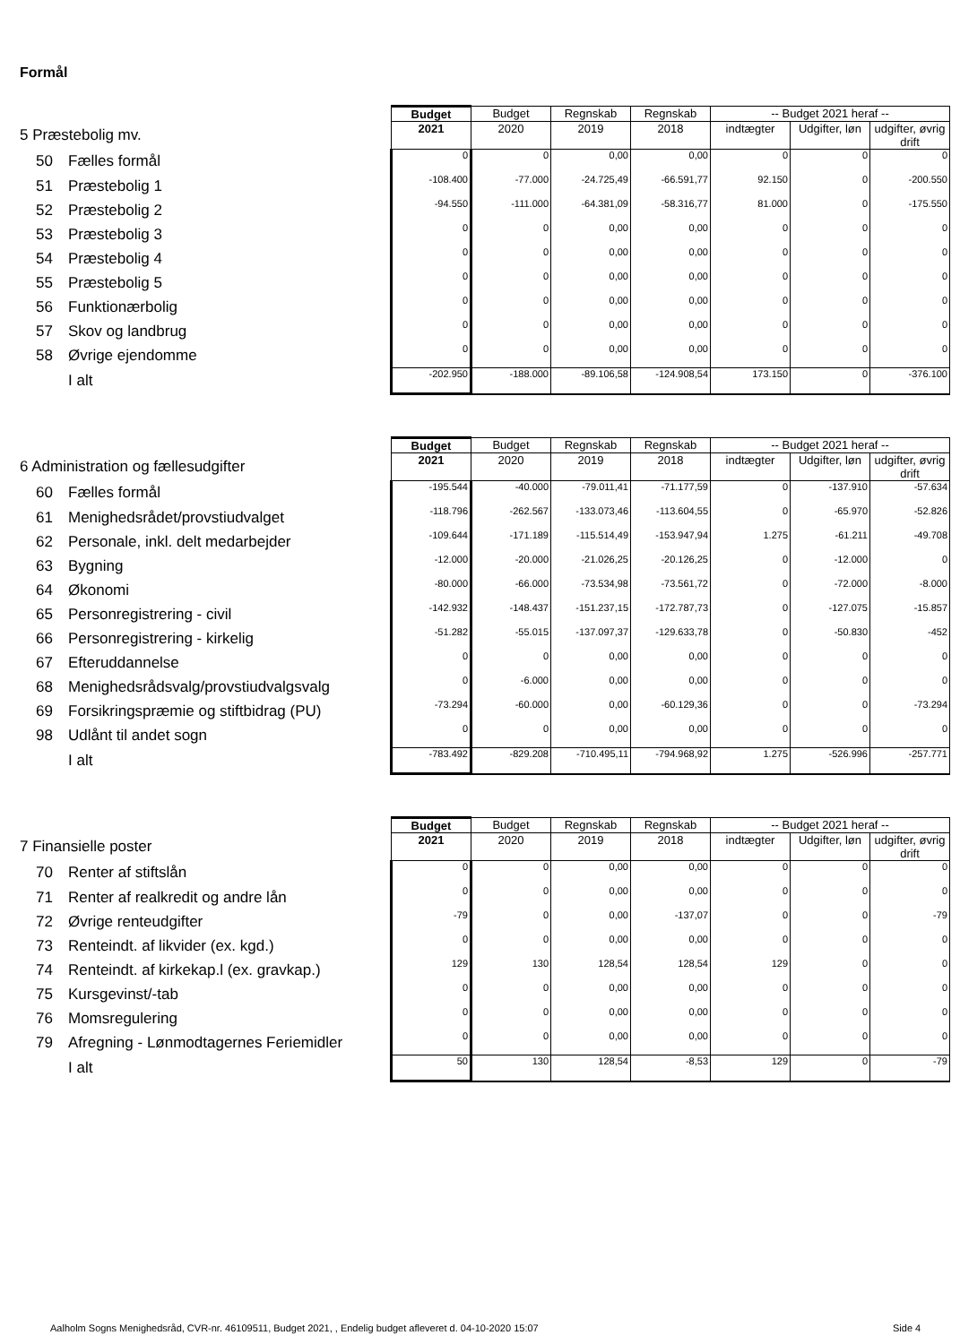Formål
| | Budget | Budget | Regnskab | Regnskab | -- Budget 2021 heraf -- | | |
| 5 Præstebolig mv. | 2021 | 2020 | 2019 | 2018 | indtægter | Udgifter, løn | udgifter, øvrig drift |
| 50 Fælles formål | 0 | 0 | 0,00 | 0,00 | 0 | 0 | 0 |
| 51 Præstebolig 1 | -108.400 | -77.000 | -24.725,49 | -66.591,77 | 92.150 | 0 | -200.550 |
| 52 Præstebolig 2 | -94.550 | -111.000 | -64.381,09 | -58.316,77 | 81.000 | 0 | -175.550 |
| 53 Præstebolig 3 | 0 | 0 | 0,00 | 0,00 | 0 | 0 | 0 |
| 54 Præstebolig 4 | 0 | 0 | 0,00 | 0,00 | 0 | 0 | 0 |
| 55 Præstebolig 5 | 0 | 0 | 0,00 | 0,00 | 0 | 0 | 0 |
| 56 Funktionærbolig | 0 | 0 | 0,00 | 0,00 | 0 | 0 | 0 |
| 57 Skov og landbrug | 0 | 0 | 0,00 | 0,00 | 0 | 0 | 0 |
| 58 Øvrige ejendomme | 0 | 0 | 0,00 | 0,00 | 0 | 0 | 0 |
| I alt | -202.950 | -188.000 | -89.106,58 | -124.908,54 | 173.150 | 0 | -376.100 |
| | Budget | Budget | Regnskab | Regnskab | -- Budget 2021 heraf -- | | |
| 6 Administration og fællesudgifter | 2021 | 2020 | 2019 | 2018 | indtægter | Udgifter, løn | udgifter, øvrig drift |
| 60 Fælles formål | -195.544 | -40.000 | -79.011,41 | -71.177,59 | 0 | -137.910 | -57.634 |
| 61 Menighedsrådet/provstiudvalget | -118.796 | -262.567 | -133.073,46 | -113.604,55 | 0 | -65.970 | -52.826 |
| 62 Personale, inkl. delt medarbejder | -109.644 | -171.189 | -115.514,49 | -153.947,94 | 1.275 | -61.211 | -49.708 |
| 63 Bygning | -12.000 | -20.000 | -21.026,25 | -20.126,25 | 0 | -12.000 | 0 |
| 64 Økonomi | -80.000 | -66.000 | -73.534,98 | -73.561,72 | 0 | -72.000 | -8.000 |
| 65 Personregistrering - civil | -142.932 | -148.437 | -151.237,15 | -172.787,73 | 0 | -127.075 | -15.857 |
| 66 Personregistrering - kirkelig | -51.282 | -55.015 | -137.097,37 | -129.633,78 | 0 | -50.830 | -452 |
| 67 Efteruddannelse | 0 | 0 | 0,00 | 0,00 | 0 | 0 | 0 |
| 68 Menighedsrådsvalg/provstiudvalgsvalg | 0 | -6.000 | 0,00 | 0,00 | 0 | 0 | 0 |
| 69 Forsikringspræmie og stiftbidrag (PU) | -73.294 | -60.000 | 0,00 | -60.129,36 | 0 | 0 | -73.294 |
| 98 Udlånt til andet sogn | 0 | 0 | 0,00 | 0,00 | 0 | 0 | 0 |
| I alt | -783.492 | -829.208 | -710.495,11 | -794.968,92 | 1.275 | -526.996 | -257.771 |
| | Budget | Budget | Regnskab | Regnskab | -- Budget 2021 heraf -- | | |
| 7 Finansielle poster | 2021 | 2020 | 2019 | 2018 | indtægter | Udgifter, løn | udgifter, øvrig drift |
| 70 Renter af stiftslån | 0 | 0 | 0,00 | 0,00 | 0 | 0 | 0 |
| 71 Renter af realkredit og andre lån | 0 | 0 | 0,00 | 0,00 | 0 | 0 | 0 |
| 72 Øvrige renteudgifter | -79 | 0 | 0,00 | -137,07 | 0 | 0 | -79 |
| 73 Renteindt. af likvider (ex. kgd.) | 0 | 0 | 0,00 | 0,00 | 0 | 0 | 0 |
| 74 Renteindt. af kirkekap.l (ex. gravkap.) | 129 | 130 | 128,54 | 128,54 | 129 | 0 | 0 |
| 75 Kursgevinst/-tab | 0 | 0 | 0,00 | 0,00 | 0 | 0 | 0 |
| 76 Momsregulering | 0 | 0 | 0,00 | 0,00 | 0 | 0 | 0 |
| 79 Afregning - Lønmodtagernes Feriemidler | 0 | 0 | 0,00 | 0,00 | 0 | 0 | 0 |
| I alt | 50 | 130 | 128,54 | -8,53 | 129 | 0 | -79 |
Aalholm Sogns Menighedsråd, CVR-nr. 46109511, Budget 2021, , Endelig budget afleveret d. 04-10-2020 15:07
Side 4